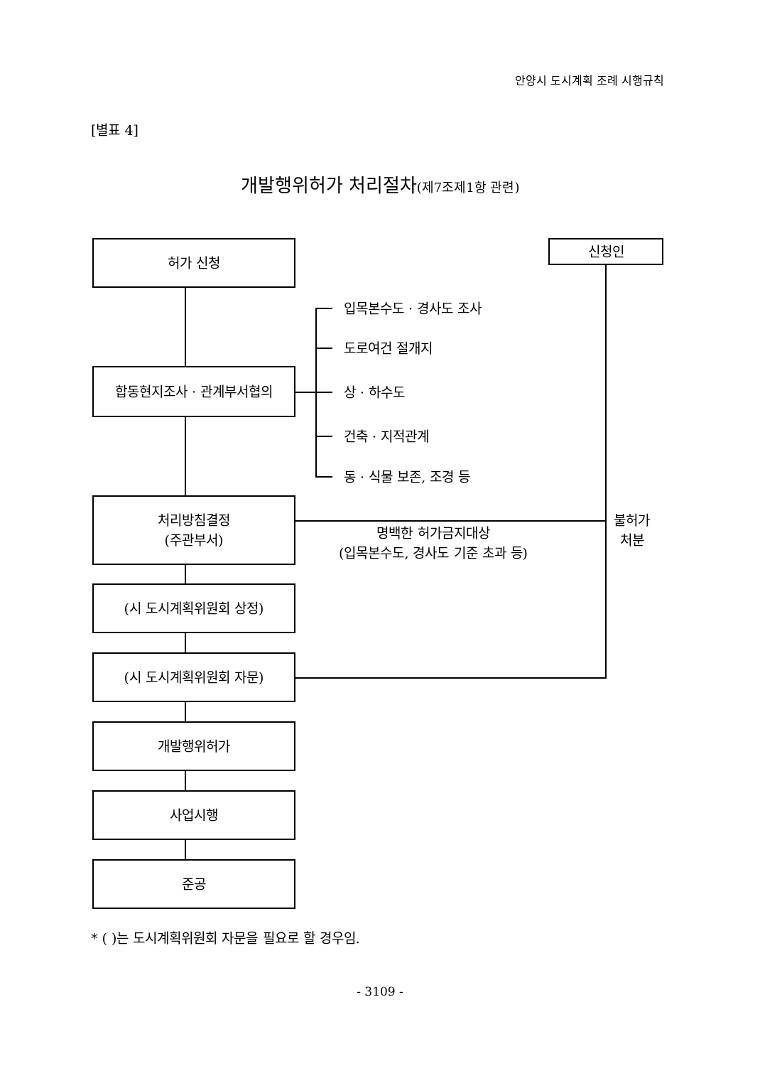안양시 도시계획 조례 시행규칙
[별표 4]
개발행위허가 처리절차(제7조제1항 관련)
허가 신청
합동현지조사 · 관계부서협의
처리방침결정
(주관부서)
(시 도시계획위원회 상정)
(시 도시계획위원회 자문)
개발행위허가
사업시행
준공
신청인
입목본수도 · 경사도 조사
도로여건 절개지
상 · 하수도
건축 · 지적관계
동 · 식물 보존, 조경 등
명백한 허가금지대상
(입목본수도, 경사도 기준 초과 등)
불허가
처분
* ( )는 도시계획위원회 자문을 필요로 할 경우임.
- 3109 -